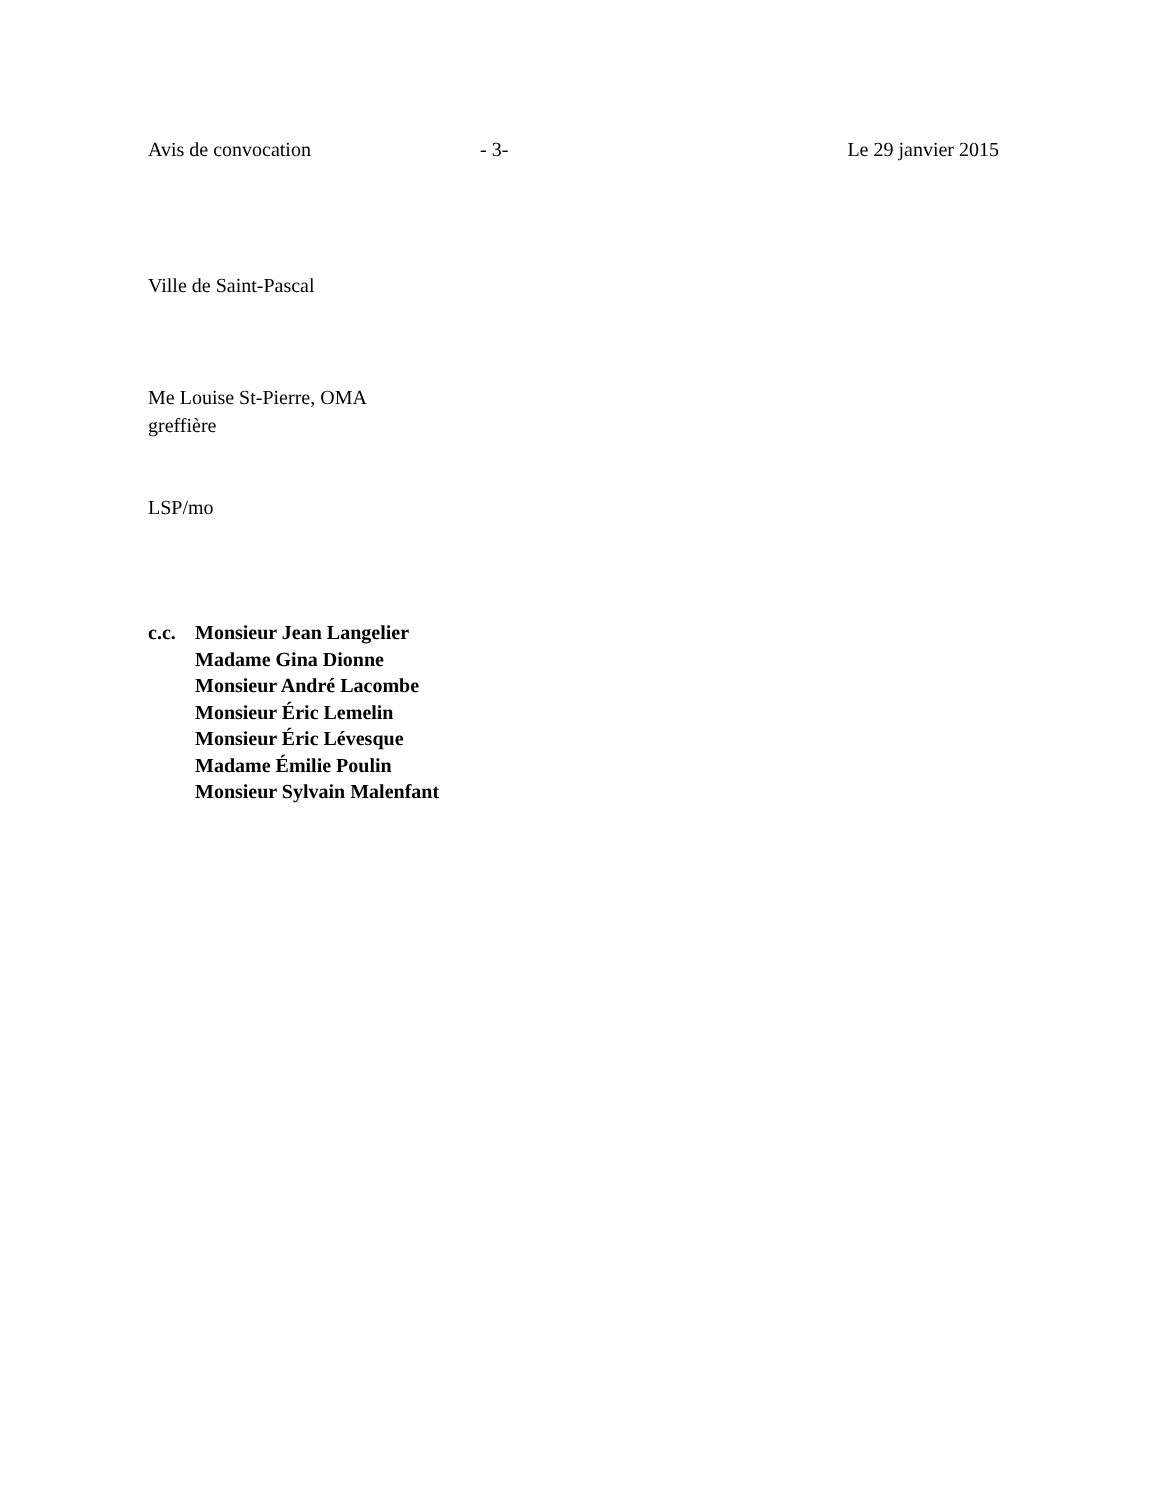Avis de convocation - 3- Le 29 janvier 2015
Ville de Saint-Pascal
Me Louise St-Pierre, OMA
greffière
LSP/mo
c.c.
Monsieur Jean Langelier
Madame Gina Dionne
Monsieur André Lacombe
Monsieur Éric Lemelin
Monsieur Éric Lévesque
Madame Émilie Poulin
Monsieur Sylvain Malenfant